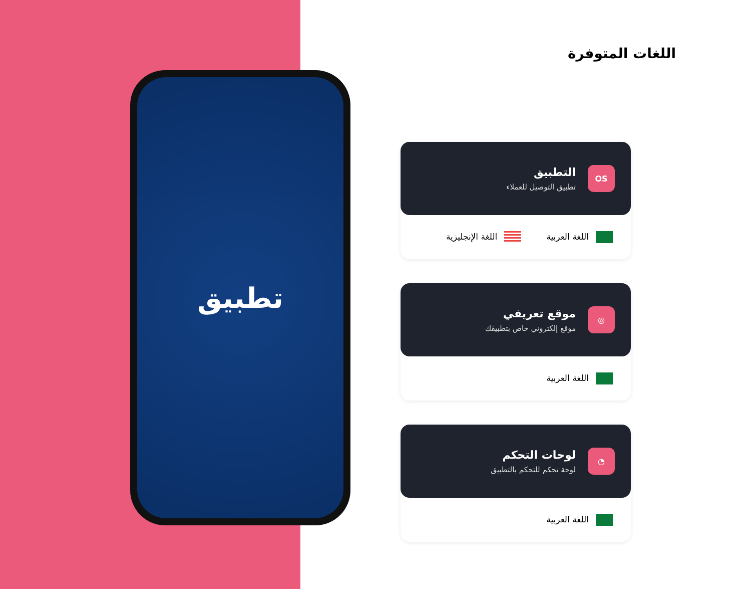تطبيق
اللغات المتوفرة
OS
التطبيق
تطبيق التوصيل للعملاء
اللغة العربية اللغة الإنجليزية
◎
موقع تعريفي
موقع إلكتروني خاص بتطبيقك
اللغة العربية
◔
لوحات التحكم
لوحة تحكم للتحكم بالتطبيق
اللغة العربية